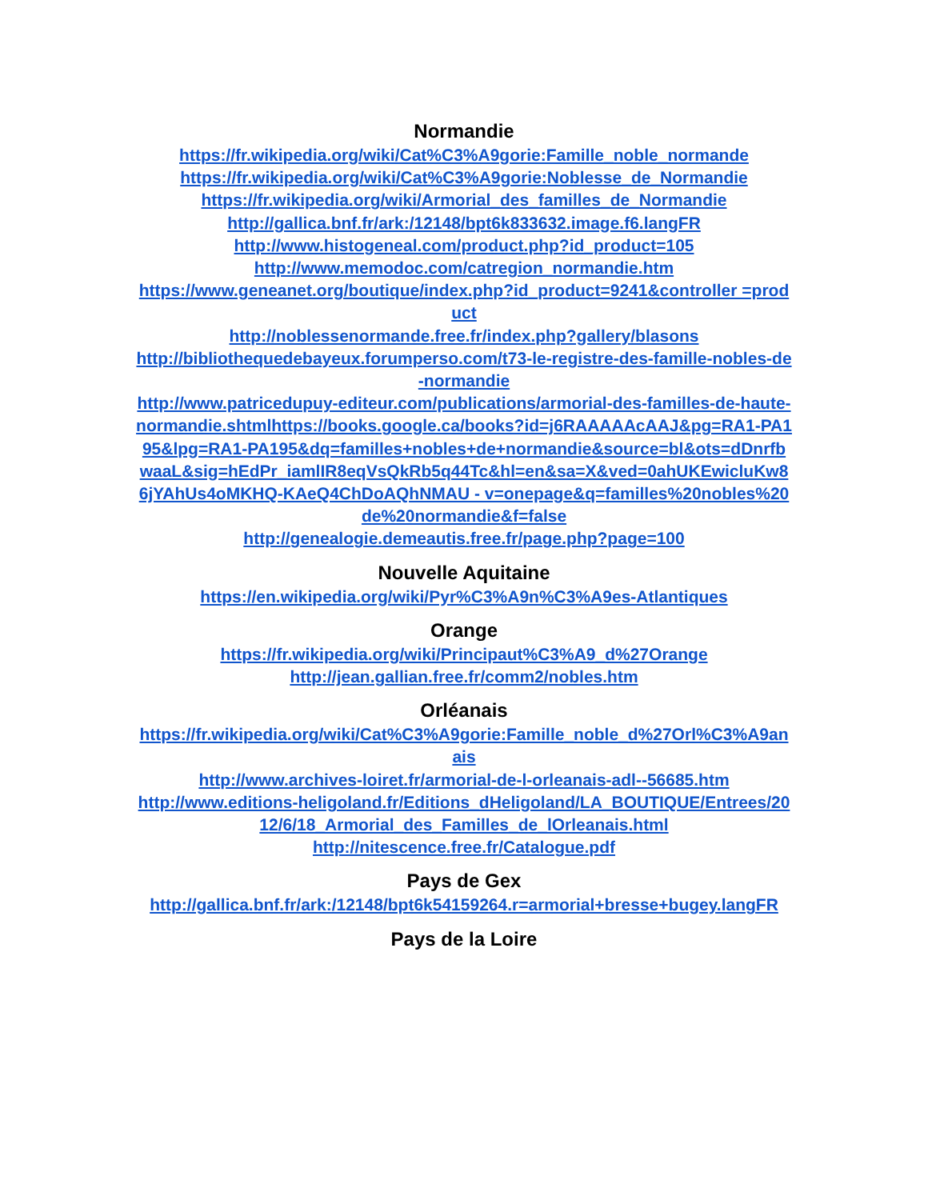Normandie
https://fr.wikipedia.org/wiki/Cat%C3%A9gorie:Famille_noble_normande
https://fr.wikipedia.org/wiki/Cat%C3%A9gorie:Noblesse_de_Normandie
https://fr.wikipedia.org/wiki/Armorial_des_familles_de_Normandie
http://gallica.bnf.fr/ark:/12148/bpt6k833632.image.f6.langFR
http://www.histogeneal.com/product.php?id_product=105
http://www.memodoc.com/catregion_normandie.htm
https://www.geneanet.org/boutique/index.php?id_product=9241&controller =product
http://noblessenormande.free.fr/index.php?gallery/blasons
http://bibliothequedebayeux.forumperso.com/t73-le-registre-des-famille-nobles-de-normandie
http://www.patricedupuy-editeur.com/publications/armorial-des-familles-de-haute-normandie.shtmlhttps://books.google.ca/books?id=j6RAAAAAcAAJ&pg=RA1-PA195&lpg=RA1-PA195&dq=familles+nobles+de+normandie&source=bl&ots=dDnrfbwaaL&sig=hEdPr_iamlIR8eqVsQkRb5q44Tc&hl=en&sa=X&ved=0ahUKEwicluKw86jYAhUs4oMKHQ-KAeQ4ChDoAQhNMAU - v=onepage&q=familles%20nobles%20de%20normandie&f=false
http://genealogie.demeautis.free.fr/page.php?page=100
Nouvelle Aquitaine
https://en.wikipedia.org/wiki/Pyr%C3%A9n%C3%A9es-Atlantiques
Orange
https://fr.wikipedia.org/wiki/Principaut%C3%A9_d%27Orange
http://jean.gallian.free.fr/comm2/nobles.htm
Orléanais
https://fr.wikipedia.org/wiki/Cat%C3%A9gorie:Famille_noble_d%27Orl%C3%A9anais
http://www.archives-loiret.fr/armorial-de-l-orleanais-adl--56685.htm
http://www.editions-heligoland.fr/Editions_dHeligoland/LA_BOUTIQUE/Entrees/2012/6/18_Armorial_des_Familles_de_lOrleanais.html
http://nitescence.free.fr/Catalogue.pdf
Pays de Gex
http://gallica.bnf.fr/ark:/12148/bpt6k54159264.r=armorial+bresse+bugey.langFR
Pays de la Loire